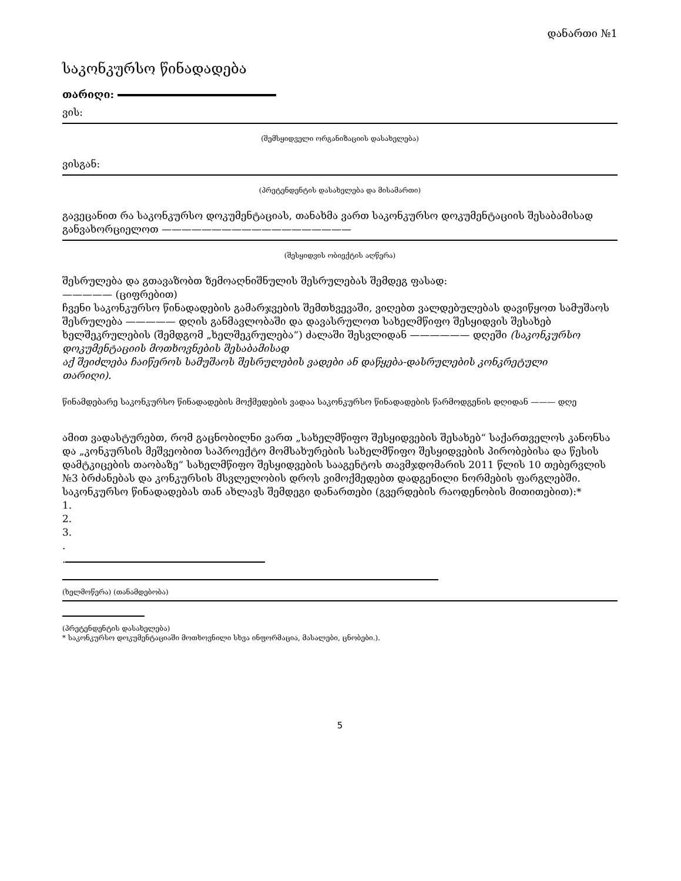დანართი №1
საკონკურსო წინადადება
თარიღი:
ვის:
(შემსყიდველი ორგანიზაციის დასახელება)
ვისგან:
(პრეტენდენტის დასახელება და მისამართი)
გავეცანით რა საკონკურსო დოკუმენტაციას, თანახმა ვართ საკონკურსო დოკუმენტაციის შესაბამისად განვახორციელოთ ———————————————————
(შესყიდვის ობიექტის აღწერა)
შესრულება და გთავაზობთ ზემოაღნიშნულის შესრულებას შემდეგ ფასად:
————— (ციფრებით)
ჩვენი საკონკურსო წინადადების გამარჯვების შემთხვევაში, ვიღებთ ვალდებულებას დავიწყოთ სამუშაოს შესრულება ————— დღის განმავლობაში და დავასრულოთ სახელმწიფო შესყიდვის შესახებ ხელშეკრულების (შემდგომ „ხელშეკრულება“) ძალაში შესვლიდან —————— დღეში (საკონკურსო დოკუმენტაციის მოთხოვნების შესაბამისად
აქ შეიძლება ჩაიწეროს სამუშაოს შესრულების ვადები ან დაწყება-დასრულების კონკრეტული
თარიღი).
წინამდებარე საკონკურსო წინადადების მოქმედების ვადაა საკონკურსო წინადადების წარმოდგენის დღიდან ——— დღე
ამით ვადასტურებთ, რომ გაცნობილნი ვართ „სახელმწიფო შესყიდვების შესახებ“ საქართველოს კანონსა და „კონკურსის მეშვეობით საპროექტო მომსახურების სახელმწიფო შესყიდვების პირობებისა და წესის დამტკიცების თაობაზე“ სახელმწიფო შესყიდვების სააგენტოს თავმჯდომარის 2011 წლის 10 თებერვლის №3 ბრძანებას და კონკურსის მსვლელობის დროს ვიმოქმედებთ დადგენილი ნორმების ფარგლებში.
საკონკურსო წინადადებას თან ახლავს შემდეგი დანართები (გვერდების რაოდენობის მითითებით):*
1.
2.
3.
.
.
(ხელმოწერა) (თანამდებობა)
(პრეტენდენტის დასახელება)
* საკონკურსო დოკუმენტაციაში მოთხოვნილი სხვა ინფორმაცია, მასალები, ცნობები.).
5